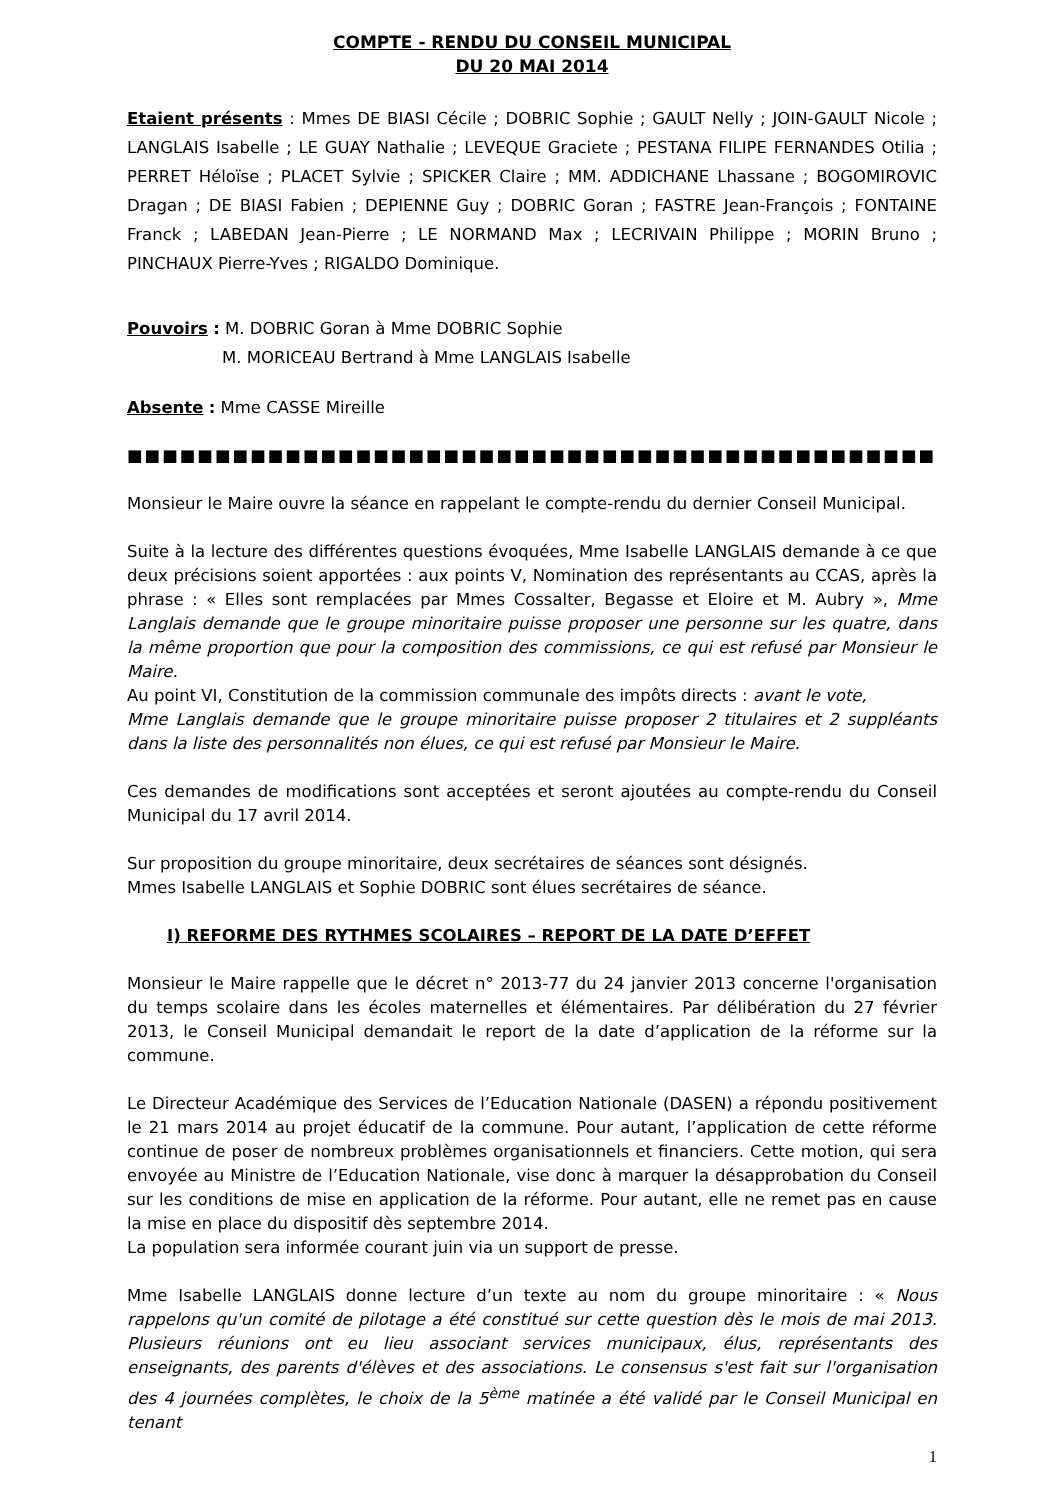COMPTE - RENDU DU CONSEIL MUNICIPAL
DU 20 MAI 2014
Etaient présents : Mmes DE BIASI Cécile ; DOBRIC Sophie ; GAULT Nelly ; JOIN-GAULT Nicole ; LANGLAIS Isabelle ; LE GUAY Nathalie ; LEVEQUE Graciete ; PESTANA FILIPE FERNANDES Otilia ; PERRET Héloïse ; PLACET Sylvie ; SPICKER Claire ; MM. ADDICHANE Lhassane ; BOGOMIROVIC Dragan ; DE BIASI Fabien ; DEPIENNE Guy ; DOBRIC Goran ; FASTRE Jean-François ; FONTAINE Franck ; LABEDAN Jean-Pierre ; LE NORMAND Max ; LECRIVAIN Philippe ; MORIN Bruno ; PINCHAUX Pierre-Yves ; RIGALDO Dominique.
Pouvoirs : M. DOBRIC Goran à Mme DOBRIC Sophie
M. MORICEAU Bertrand à Mme LANGLAIS Isabelle
Absente : Mme CASSE Mireille
■■■■■■■■■■■■■■■■■■■■■■■■■■■■■■■■■■■■■■■■■■■■■■■■■■■■■■■■■■■■■■■■■■■■■■■■■■■
Monsieur le Maire ouvre la séance en rappelant le compte-rendu du dernier Conseil Municipal.
Suite à la lecture des différentes questions évoquées, Mme Isabelle LANGLAIS demande à ce que deux précisions soient apportées : aux points V, Nomination des représentants au CCAS, après la phrase : « Elles sont remplacées par Mmes Cossalter, Begasse et Eloire et M. Aubry », Mme Langlais demande que le groupe minoritaire puisse proposer une personne sur les quatre, dans la même proportion que pour la composition des commissions, ce qui est refusé par Monsieur le Maire.
Au point VI, Constitution de la commission communale des impôts directs : avant le vote,
Mme Langlais demande que le groupe minoritaire puisse proposer 2 titulaires et 2 suppléants dans la liste des personnalités non élues, ce qui est refusé par Monsieur le Maire.
Ces demandes de modifications sont acceptées et seront ajoutées au compte-rendu du Conseil Municipal du 17 avril 2014.
Sur proposition du groupe minoritaire, deux secrétaires de séances sont désignés.
Mmes Isabelle LANGLAIS et Sophie DOBRIC sont élues secrétaires de séance.
I) REFORME DES RYTHMES SCOLAIRES – REPORT DE LA DATE D’EFFET
Monsieur le Maire rappelle que le décret n° 2013-77 du 24 janvier 2013 concerne l'organisation du temps scolaire dans les écoles maternelles et élémentaires. Par délibération du 27 février 2013, le Conseil Municipal demandait le report de la date d’application de la réforme sur la commune.
Le Directeur Académique des Services de l’Education Nationale (DASEN) a répondu positivement le 21 mars 2014 au projet éducatif de la commune. Pour autant, l’application de cette réforme continue de poser de nombreux problèmes organisationnels et financiers. Cette motion, qui sera envoyée au Ministre de l’Education Nationale, vise donc à marquer la désapprobation du Conseil sur les conditions de mise en application de la réforme. Pour autant, elle ne remet pas en cause la mise en place du dispositif dès septembre 2014.
La population sera informée courant juin via un support de presse.
Mme Isabelle LANGLAIS donne lecture d’un texte au nom du groupe minoritaire : « Nous rappelons qu'un comité de pilotage a été constitué sur cette question dès le mois de mai 2013. Plusieurs réunions ont eu lieu associant services municipaux, élus, représentants des enseignants, des parents d'élèves et des associations. Le consensus s'est fait sur l'organisation des 4 journées complètes, le choix de la 5<sup>ème</sup> matinée a été validé par le Conseil Municipal en tenant
1